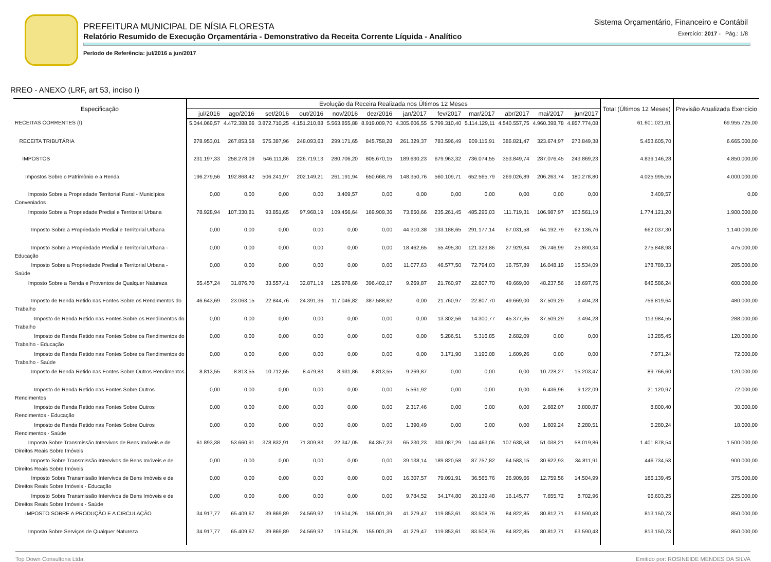PREFEITURA MUNICIPAL DE NÍSIA FLORESTA
Relatório Resumido de Execução Orçamentária - Demonstrativo da Receita Corrente Líquida - Analítico
Período de Referência: jul/2016 a jun/2017
Sistema Orçamentário, Financeiro e Contábil
Exercício: 2017 - Pág.: 1/8
RREO - ANEXO (LRF, art 53, inciso I)
| Especificação | Evolução da Receira Realizada nos Últimos 12 Meses | | | | | | | | | | | | Total (Últimos 12 Meses) | Previsão Atualizada Exercício |
| --- | --- | --- | --- | --- | --- | --- | --- | --- | --- | --- | --- | --- | --- | --- |
| | jul/2016 | ago/2016 | set/2016 | out/2016 | nov/2016 | dez/2016 | jan/2017 | fev/2017 | mar/2017 | abr/2017 | mai/2017 | jun/2017 | | |
| RECEITAS CORRENTES (I) | 5.044.069,57 | 4.472.388,66 | 3.872.710,25 | 4.151.210,88 | 5.563.855,88 | 8.919.009,70 | 4.305.606,55 | 5.799.310,40 | 5.114.129,11 | 4.540.557,75 | 4.960.398,78 | 4.857.774,08 | 61.601.021,61 | 69.955.725,00 |
| RECEITA TRIBUTÁRIA | 278.953,01 | 267.853,58 | 575.387,96 | 248.093,63 | 299.171,65 | 845.758,28 | 261.329,37 | 783.596,49 | 909.115,91 | 386.821,47 | 323.674,97 | 273.849,38 | 5.453.605,70 | 6.665.000,00 |
| IMPOSTOS | 231.197,33 | 258.278,09 | 546.111,86 | 226.719,13 | 280.706,20 | 805.670,15 | 189.630,23 | 679.963,32 | 736.074,55 | 353.849,74 | 287.076,45 | 243.869,23 | 4.839.146,28 | 4.850.000,00 |
| Impostos Sobre o Patrimônio e a Renda | 196.279,56 | 192.868,42 | 506.241,97 | 202.149,21 | 261.191,94 | 650.668,76 | 148.350,76 | 560.109,71 | 652.565,79 | 269.026,89 | 206.263,74 | 180.278,80 | 4.025.995,55 | 4.000.000,00 |
| Imposto Sobre a Propriedade Territorial Rural - Municípios Conveniados | 0,00 | 0,00 | 0,00 | 0,00 | 3.409,57 | 0,00 | 0,00 | 0,00 | 0,00 | 0,00 | 0,00 | 0,00 | 3.409,57 | 0,00 |
| Imposto Sobre a Propriedade Predial e Territorial Urbana | 78.928,94 | 107.330,81 | 93.851,65 | 97.968,19 | 109.456,64 | 169.909,36 | 73.850,66 | 235.261,45 | 485.295,03 | 111.719,31 | 106.987,97 | 103.561,19 | 1.774.121,20 | 1.900.000,00 |
| Imposto Sobre a Propriedade Predial e Territorial Urbana | 0,00 | 0,00 | 0,00 | 0,00 | 0,00 | 0,00 | 44.310,38 | 133.188,65 | 291.177,14 | 67.031,58 | 64.192,79 | 62.136,76 | 662.037,30 | 1.140.000,00 |
| Imposto Sobre a Propriedade Predial e Territorial Urbana - Educação | 0,00 | 0,00 | 0,00 | 0,00 | 0,00 | 0,00 | 18.462,65 | 55.495,30 | 121.323,86 | 27.929,84 | 26.746,99 | 25.890,34 | 275.848,98 | 475.000,00 |
| Imposto Sobre a Propriedade Predial e Territorial Urbana - Saúde | 0,00 | 0,00 | 0,00 | 0,00 | 0,00 | 0,00 | 11.077,63 | 46.577,50 | 72.794,03 | 16.757,89 | 16.048,19 | 15.534,09 | 178.789,33 | 285.000,00 |
| Imposto Sobre a Renda e Proventos de Qualquer Natureza | 55.457,24 | 31.876,70 | 33.557,41 | 32.871,19 | 125.978,68 | 396.402,17 | 9.269,87 | 21.760,97 | 22.807,70 | 49.669,00 | 48.237,56 | 18.697,75 | 846.586,24 | 600.000,00 |
| Imposto de Renda Retido nas Fontes Sobre os Rendimentos do Trabalho | 46.643,69 | 23.063,15 | 22.844,76 | 24.391,36 | 117.046,82 | 387.588,62 | 0,00 | 21.760,97 | 22.807,70 | 49.669,00 | 37.509,29 | 3.494,28 | 756.819,64 | 480.000,00 |
| Imposto de Renda Retido nas Fontes Sobre os Rendimentos do Trabalho | 0,00 | 0,00 | 0,00 | 0,00 | 0,00 | 0,00 | 0,00 | 13.302,56 | 14.300,77 | 45.377,65 | 37.509,29 | 3.494,28 | 113.984,55 | 288.000,00 |
| Imposto de Renda Retido nas Fontes Sobre os Rendimentos do Trabalho - Educação | 0,00 | 0,00 | 0,00 | 0,00 | 0,00 | 0,00 | 0,00 | 5.286,51 | 5.316,85 | 2.682,09 | 0,00 | 0,00 | 13.285,45 | 120.000,00 |
| Imposto de Renda Retido nas Fontes Sobre os Rendimentos do Trabalho - Saúde | 0,00 | 0,00 | 0,00 | 0,00 | 0,00 | 0,00 | 0,00 | 3.171,90 | 3.190,08 | 1.609,26 | 0,00 | 0,00 | 7.971,24 | 72.000,00 |
| Imposto de Renda Retido nas Fontes Sobre Outros Rendimentos | 8.813,55 | 8.813,55 | 10.712,65 | 8.479,83 | 8.931,86 | 8.813,55 | 9.269,87 | 0,00 | 0,00 | 0,00 | 10.728,27 | 15.203,47 | 89.766,60 | 120.000,00 |
| Imposto de Renda Retido nas Fontes Sobre Outros Rendimentos | 0,00 | 0,00 | 0,00 | 0,00 | 0,00 | 0,00 | 5.561,92 | 0,00 | 0,00 | 0,00 | 6.436,96 | 9.122,09 | 21.120,97 | 72.000,00 |
| Imposto de Renda Retido nas Fontes Sobre Outros Rendimentos - Educação | 0,00 | 0,00 | 0,00 | 0,00 | 0,00 | 0,00 | 2.317,46 | 0,00 | 0,00 | 0,00 | 2.682,07 | 3.800,87 | 8.800,40 | 30.000,00 |
| Imposto de Renda Retido nas Fontes Sobre Outros Rendimentos - Saúde | 0,00 | 0,00 | 0,00 | 0,00 | 0,00 | 0,00 | 1.390,49 | 0,00 | 0,00 | 0,00 | 1.609,24 | 2.280,51 | 5.280,24 | 18.000,00 |
| Imposto Sobre Transmissão Intervivos de Bens Imóveis e de Direitos Reais Sobre Imóveis | 61.893,38 | 53.660,91 | 378.832,91 | 71.309,83 | 22.347,05 | 84.357,23 | 65.230,23 | 303.087,29 | 144.463,06 | 107.638,58 | 51.038,21 | 58.019,86 | 1.401.878,54 | 1.500.000,00 |
| Imposto Sobre Transmissão Intervivos de Bens Imóveis e de Direitos Reais Sobre Imóveis | 0,00 | 0,00 | 0,00 | 0,00 | 0,00 | 0,00 | 39.138,14 | 189.820,58 | 87.757,82 | 64.583,15 | 30.622,93 | 34.811,91 | 446.734,53 | 900.000,00 |
| Imposto Sobre Transmissão Intervivos de Bens Imóveis e de Direitos Reais Sobre Imóveis - Educação | 0,00 | 0,00 | 0,00 | 0,00 | 0,00 | 0,00 | 16.307,57 | 79.091,91 | 36.565,76 | 26.909,66 | 12.759,56 | 14.504,99 | 186.139,45 | 375.000,00 |
| Imposto Sobre Transmissão Intervivos de Bens Imóveis e de Direitos Reais Sobre Imóveis - Saúde | 0,00 | 0,00 | 0,00 | 0,00 | 0,00 | 0,00 | 9.784,52 | 34.174,80 | 20.139,48 | 16.145,77 | 7.655,72 | 8.702,96 | 96.603,25 | 225.000,00 |
| IMPOSTO SOBRE A PRODUÇÃO E A CIRCULAÇÃO | 34.917,77 | 65.409,67 | 39.869,89 | 24.569,92 | 19.514,26 | 155.001,39 | 41.279,47 | 119.853,61 | 83.508,76 | 84.822,85 | 80.812,71 | 63.590,43 | 813.150,73 | 850.000,00 |
| Imposto Sobre Serviços de Qualquer Natureza | 34.917,77 | 65.409,67 | 39.869,89 | 24.569,92 | 19.514,26 | 155.001,39 | 41.279,47 | 119.853,61 | 83.508,76 | 84.822,85 | 80.812,71 | 63.590,43 | 813.150,73 | 850.000,00 |
Top Down Consultoria Ltda. Emitido por: ROSINEIDE MENDES DA SILVA